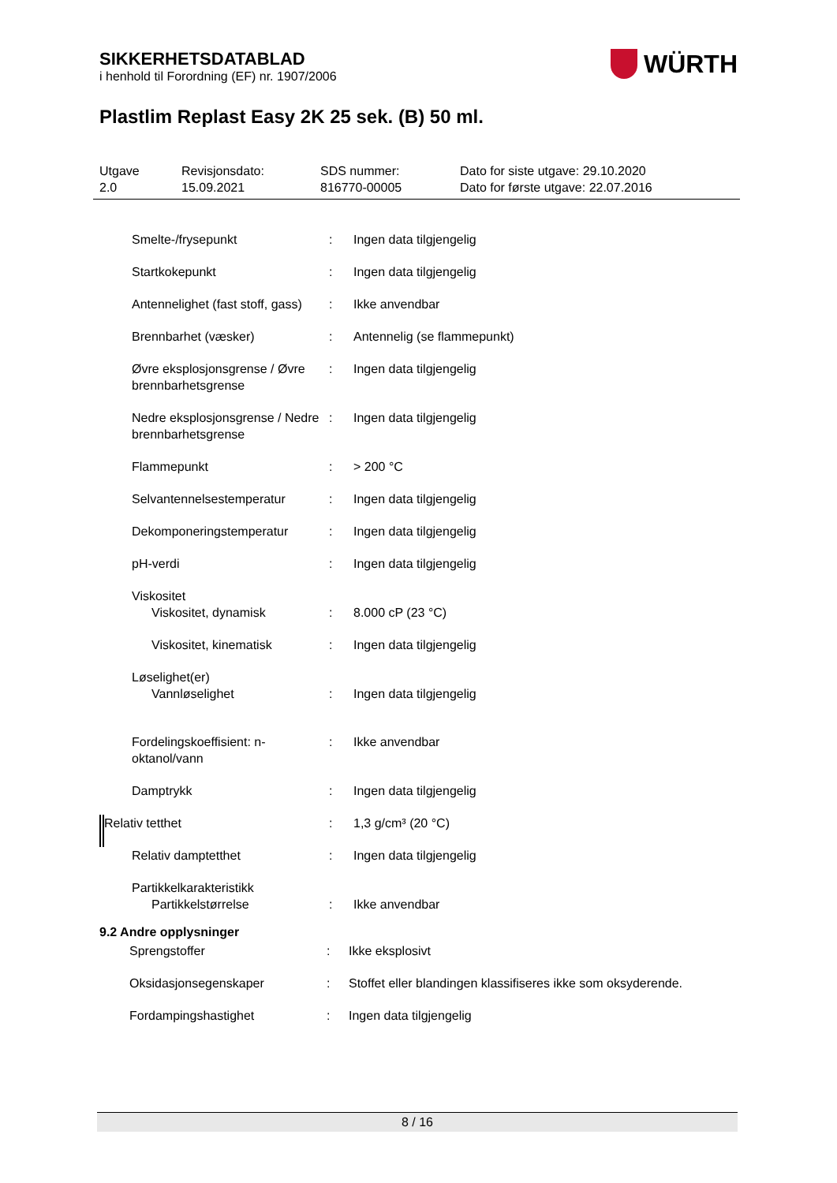WÜRTH
SIKKERHETSDATABLAD
i henhold til Forordning (EF) nr. 1907/2006
Plastlim Replast Easy 2K 25 sek. (B) 50 ml.
Utgave
2.0
Revisjonsdato:
15.09.2021
SDS nummer:
816770-00005
Dato for siste utgave: 29.10.2020
Dato for første utgave: 22.07.2016
| Smelte-/frysepunkt | : | Ingen data tilgjengelig |
| Startkokepunkt | : | Ingen data tilgjengelig |
| Antennelighet (fast stoff, gass) | : | Ikke anvendbar |
| Brennbarhet (væsker) | : | Antennelig (se flammepunkt) |
| Øvre eksplosjonsgrense / Øvre brennbarhetsgrense | : | Ingen data tilgjengelig |
| Nedre eksplosjonsgrense / Nedre brennbarhetsgrense | : | Ingen data tilgjengelig |
| Flammepunkt | : | > 200 °C |
| Selvantennelsestemperatur | : | Ingen data tilgjengelig |
| Dekomponeringstemperatur | : | Ingen data tilgjengelig |
| pH-verdi | : | Ingen data tilgjengelig |
| Viskositet Viskositet, dynamisk | : | 8.000 cP (23 °C) |
| Viskositet, kinematisk | : | Ingen data tilgjengelig |
| Løselighet(er) Vannløselighet | : | Ingen data tilgjengelig |
| Fordelingskoeffisient: n-oktanol/vann | : | Ikke anvendbar |
| Damptrykk | : | Ingen data tilgjengelig |
| Relativ tetthet | : | 1,3 g/cm³ (20 °C) |
| Relativ damptetthet | : | Ingen data tilgjengelig |
| Partikkelkarakteristikk Partikkelstørrelse | : | Ikke anvendbar |
9.2 Andre opplysninger
| Sprengstoffer | : | Ikke eksplosivt |
| Oksidasjonsegenskaper | : | Stoffet eller blandingen klassifiseres ikke som oksyderende. |
| Fordampingshastighet | : | Ingen data tilgjengelig |
8 / 16